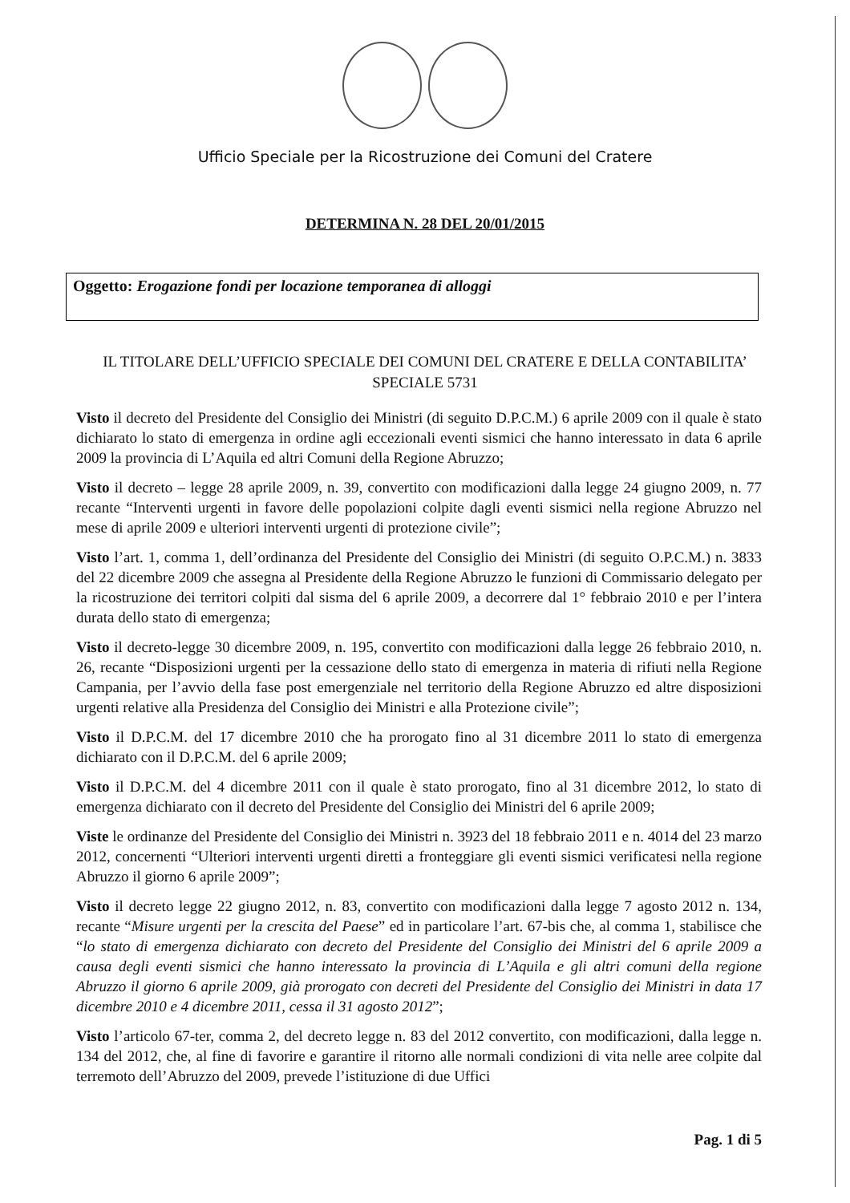Ufficio Speciale per la Ricostruzione dei Comuni del Cratere
DETERMINA N. 28 DEL 20/01/2015
Oggetto: Erogazione fondi per locazione temporanea di alloggi
IL TITOLARE DELL’UFFICIO SPECIALE DEI COMUNI DEL CRATERE E DELLA CONTABILITA’ SPECIALE 5731
Visto il decreto del Presidente del Consiglio dei Ministri (di seguito D.P.C.M.) 6 aprile 2009 con il quale è stato dichiarato lo stato di emergenza in ordine agli eccezionali eventi sismici che hanno interessato in data 6 aprile 2009 la provincia di L’Aquila ed altri Comuni della Regione Abruzzo;
Visto il decreto – legge 28 aprile 2009, n. 39, convertito con modificazioni dalla legge 24 giugno 2009, n. 77 recante “Interventi urgenti in favore delle popolazioni colpite dagli eventi sismici nella regione Abruzzo nel mese di aprile 2009 e ulteriori interventi urgenti di protezione civile”;
Visto l’art. 1, comma 1, dell’ordinanza del Presidente del Consiglio dei Ministri (di seguito O.P.C.M.) n. 3833 del 22 dicembre 2009 che assegna al Presidente della Regione Abruzzo le funzioni di Commissario delegato per la ricostruzione dei territori colpiti dal sisma del 6 aprile 2009, a decorrere dal 1° febbraio 2010 e per l’intera durata dello stato di emergenza;
Visto il decreto-legge 30 dicembre 2009, n. 195, convertito con modificazioni dalla legge 26 febbraio 2010, n. 26, recante “Disposizioni urgenti per la cessazione dello stato di emergenza in materia di rifiuti nella Regione Campania, per l’avvio della fase post emergenziale nel territorio della Regione Abruzzo ed altre disposizioni urgenti relative alla Presidenza del Consiglio dei Ministri e alla Protezione civile”;
Visto il D.P.C.M. del 17 dicembre 2010 che ha prorogato fino al 31 dicembre 2011 lo stato di emergenza dichiarato con il D.P.C.M. del 6 aprile 2009;
Visto il D.P.C.M. del 4 dicembre 2011 con il quale è stato prorogato, fino al 31 dicembre 2012, lo stato di emergenza dichiarato con il decreto del Presidente del Consiglio dei Ministri del 6 aprile 2009;
Viste le ordinanze del Presidente del Consiglio dei Ministri n. 3923 del 18 febbraio 2011 e n. 4014 del 23 marzo 2012, concernenti “Ulteriori interventi urgenti diretti a fronteggiare gli eventi sismici verificatesi nella regione Abruzzo il giorno 6 aprile 2009”;
Visto il decreto legge 22 giugno 2012, n. 83, convertito con modificazioni dalla legge 7 agosto 2012 n. 134, recante “Misure urgenti per la crescita del Paese” ed in particolare l’art. 67-bis che, al comma 1, stabilisce che “lo stato di emergenza dichiarato con decreto del Presidente del Consiglio dei Ministri del 6 aprile 2009 a causa degli eventi sismici che hanno interessato la provincia di L’Aquila e gli altri comuni della regione Abruzzo il giorno 6 aprile 2009, già prorogato con decreti del Presidente del Consiglio dei Ministri in data 17 dicembre 2010 e 4 dicembre 2011, cessa il 31 agosto 2012”;
Visto l’articolo 67-ter, comma 2, del decreto legge n. 83 del 2012 convertito, con modificazioni, dalla legge n. 134 del 2012, che, al fine di favorire e garantire il ritorno alle normali condizioni di vita nelle aree colpite dal terremoto dell’Abruzzo del 2009, prevede l’istituzione di due Uffici
Pag. 1 di 5